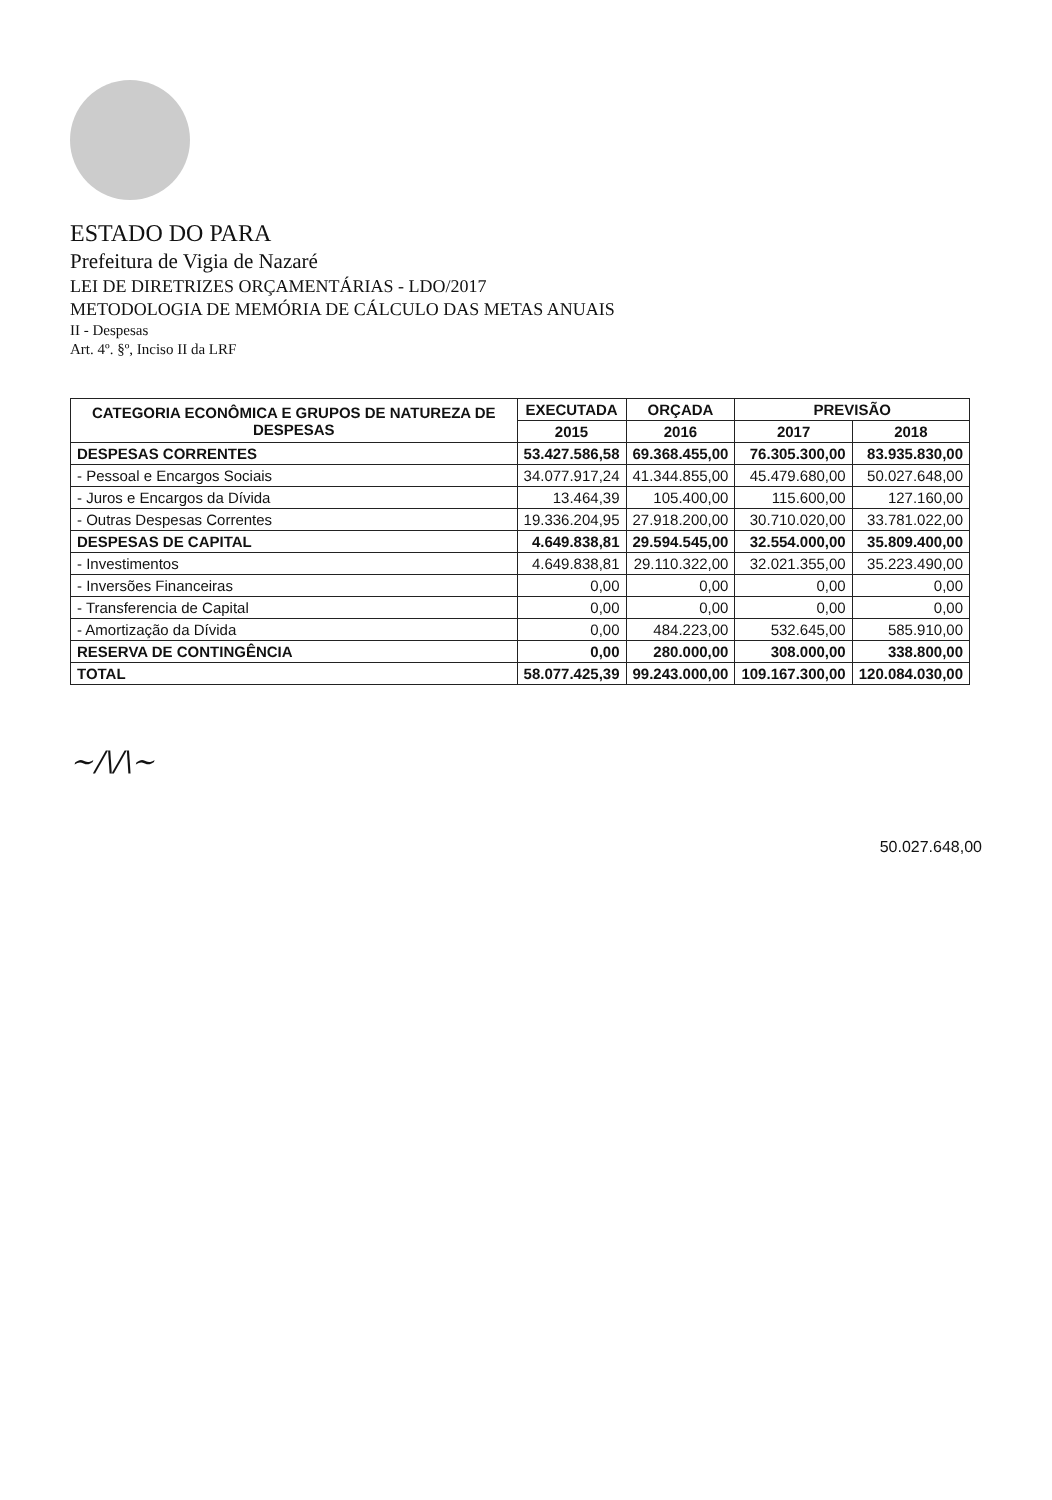ESTADO DO PARA
Prefeitura de Vigia de Nazaré
LEI DE DIRETRIZES ORÇAMENTÁRIAS - LDO/2017
METODOLOGIA DE MEMÓRIA DE CÁLCULO DAS METAS ANUAIS
II - Despesas
Art. 4º. §º, Inciso II da LRF
| CATEGORIA ECONÔMICA E GRUPOS DE NATUREZA DE DESPESAS | EXECUTADA | ORÇADA | PREVISÃO | |
| --- | --- | --- | --- | --- |
| | 2015 | 2016 | 2017 | 2018 |
| DESPESAS CORRENTES | 53.427.586,58 | 69.368.455,00 | 76.305.300,00 | 83.935.830,00 |
| - Pessoal e Encargos Sociais | 34.077.917,24 | 41.344.855,00 | 45.479.680,00 | 50.027.648,00 |
| - Juros e Encargos da Dívida | 13.464,39 | 105.400,00 | 115.600,00 | 127.160,00 |
| - Outras Despesas Correntes | 19.336.204,95 | 27.918.200,00 | 30.710.020,00 | 33.781.022,00 |
| DESPESAS DE CAPITAL | 4.649.838,81 | 29.594.545,00 | 32.554.000,00 | 35.809.400,00 |
| - Investimentos | 4.649.838,81 | 29.110.322,00 | 32.021.355,00 | 35.223.490,00 |
| - Inversões Financeiras | 0,00 | 0,00 | 0,00 | 0,00 |
| - Transferencia de Capital | 0,00 | 0,00 | 0,00 | 0,00 |
| - Amortização da Dívida | 0,00 | 484.223,00 | 532.645,00 | 585.910,00 |
| RESERVA DE CONTINGÊNCIA | 0,00 | 280.000,00 | 308.000,00 | 338.800,00 |
| TOTAL | 58.077.425,39 | 99.243.000,00 | 109.167.300,00 | 120.084.030,00 |
~/\/\~
50.027.648,00